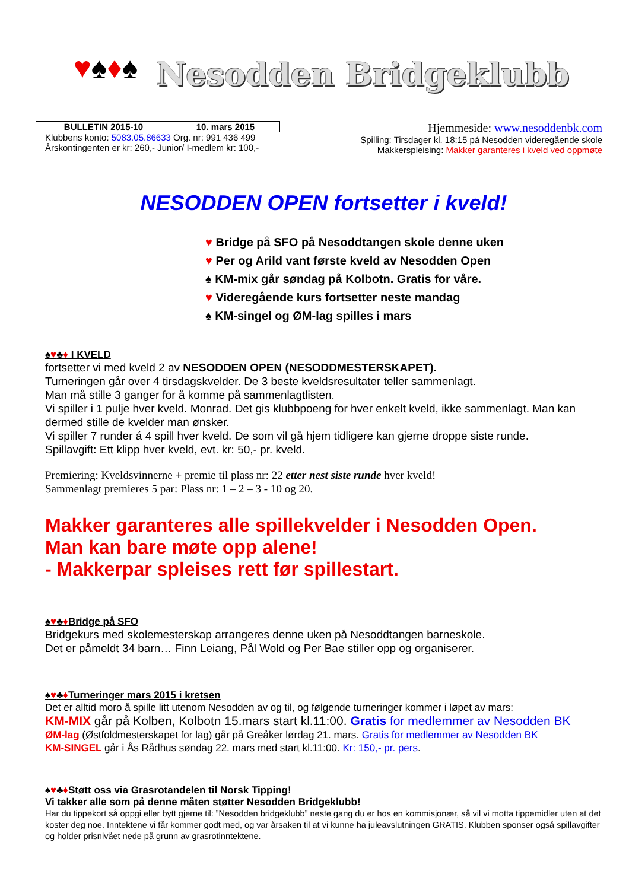♥♠♦♠
Nesodden Bridgeklubb
| BULLETIN 2015-10 | 10. mars 2015 |
Klubbens konto: 5083.05.86633 Org. nr: 991 436 499
Årskontingenten er kr: 260,- Junior/ I-medlem kr: 100,-
Hjemmeside: www.nesoddenbk.com
Spilling: Tirsdager kl. 18:15 på Nesodden videregående skole
Makkerspleising: Makker garanteres i kveld ved oppmøte
NESODDEN OPEN fortsetter i kveld!
♥ Bridge på SFO på Nesoddtangen skole denne uken
♥ Per og Arild vant første kveld av Nesodden Open
♠ KM-mix går søndag på Kolbotn. Gratis for våre.
♥ Videregående kurs fortsetter neste mandag
♠ KM-singel og ØM-lag spilles i mars
♠♥♣♦ I KVELD
fortsetter vi med kveld 2 av NESODDEN OPEN (NESODDMESTERSKAPET).
Turneringen går over 4 tirsdagskvelder. De 3 beste kveldsresultater teller sammenlagt.
Man må stille 3 ganger for å komme på sammenlagtlisten.
Vi spiller i 1 pulje hver kveld. Monrad. Det gis klubbpoeng for hver enkelt kveld, ikke sammenlagt. Man kan dermed stille de kvelder man ønsker.
Vi spiller 7 runder á 4 spill hver kveld. De som vil gå hjem tidligere kan gjerne droppe siste runde.
Spillavgift: Ett klipp hver kveld, evt. kr: 50,- pr. kveld.
Premiering: Kveldsvinnerne + premie til plass nr: 22 etter nest siste runde hver kveld!
Sammenlagt premieres 5 par: Plass nr: 1 – 2 – 3 - 10 og 20.
Makker garanteres alle spillekvelder i Nesodden Open.
Man kan bare møte opp alene!
- Makkerpar spleises rett før spillestart.
♠♥♣♦Bridge på SFO
Bridgekurs med skolemesterskap arrangeres denne uken på Nesoddtangen barneskole.
Det er påmeldt 34 barn… Finn Leiang, Pål Wold og Per Bae stiller opp og organiserer.
♠♥♣♦Turneringer mars 2015 i kretsen
Det er alltid moro å spille litt utenom Nesodden av og til, og følgende turneringer kommer i løpet av mars:
KM-MIX går på Kolben, Kolbotn 15.mars start kl.11:00. Gratis for medlemmer av Nesodden BK
ØM-lag (Østfoldmesterskapet for lag) går på Greåker lørdag 21. mars. Gratis for medlemmer av Nesodden BK
KM-SINGEL går i Ås Rådhus søndag 22. mars med start kl.11:00. Kr: 150,- pr. pers.
♠♥♣♦Støtt oss via Grasrotandelen til Norsk Tipping!
Vi takker alle som på denne måten støtter Nesodden Bridgeklubb!
Har du tippekort så oppgi eller bytt gjerne til: ”Nesodden bridgeklubb” neste gang du er hos en kommisjonær, så vil vi motta tippemidler uten at det koster deg noe. Inntektene vi får kommer godt med, og var årsaken til at vi kunne ha juleavslutningen GRATIS. Klubben sponser også spillavgifter og holder prisnivået nede på grunn av grasrotinntektene.